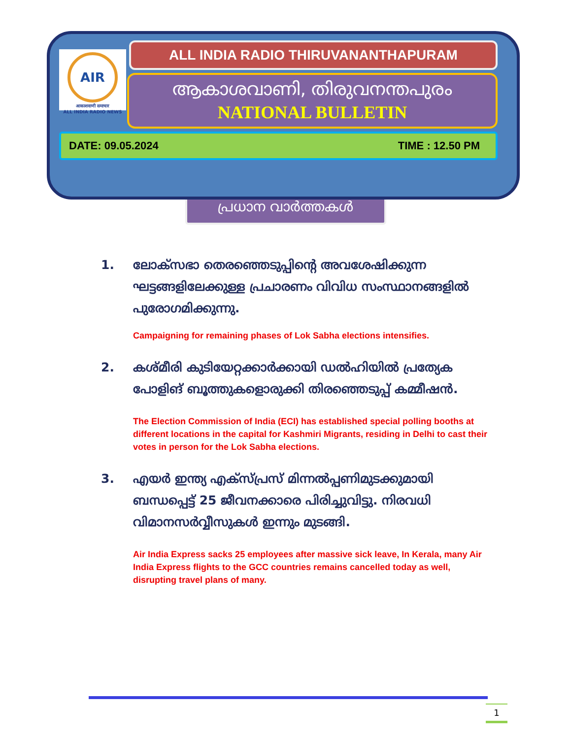AIR
आकाशवाणी समाचार
ALL INDIA RADIO NEWS
ALL INDIA RADIO THIRUVANANTHAPURAM
ആകാശവാണി, തിരുവനന്തപുരം
NATIONAL BULLETIN
DATE: 09.05.2024 TIME : 12.50 PM
പ്രധാന വാർത്തകൾ
1. ലോക്സഭാ തെരഞ്ഞെടുപ്പിന്റെ അവശേഷിക്കുന്ന ഘട്ടങ്ങളിലേക്കുള്ള പ്രചാരണം വിവിധ സംസ്ഥാനങ്ങളിൽ പുരോഗമിക്കുന്നു.
Campaigning for remaining phases of Lok Sabha elections intensifies.
2. കശ്മീരി കുടിയേറ്റക്കാർക്കായി ഡൽഹിയിൽ പ്രത്യേക പോളിങ് ബൂത്തുകളൊരുക്കി തിരഞ്ഞെടുപ്പ് കമ്മീഷൻ.
The Election Commission of India (ECI) has established special polling booths at different locations in the capital for Kashmiri Migrants, residing in Delhi to cast their votes in person for the Lok Sabha elections.
3. എയർ ഇന്ത്യ എക്സ്പ്രസ് മിന്നൽപ്പണിമുടക്കുമായി ബന്ധപ്പെട്ട് 25 ജീവനക്കാരെ പിരിച്ചുവിട്ടു. നിരവധി വിമാനസർവ്വീസുകൾ ഇന്നും മുടങ്ങി.
Air India Express sacks 25 employees after massive sick leave, In Kerala, many Air India Express flights to the GCC countries remains cancelled today as well, disrupting travel plans of many.
1